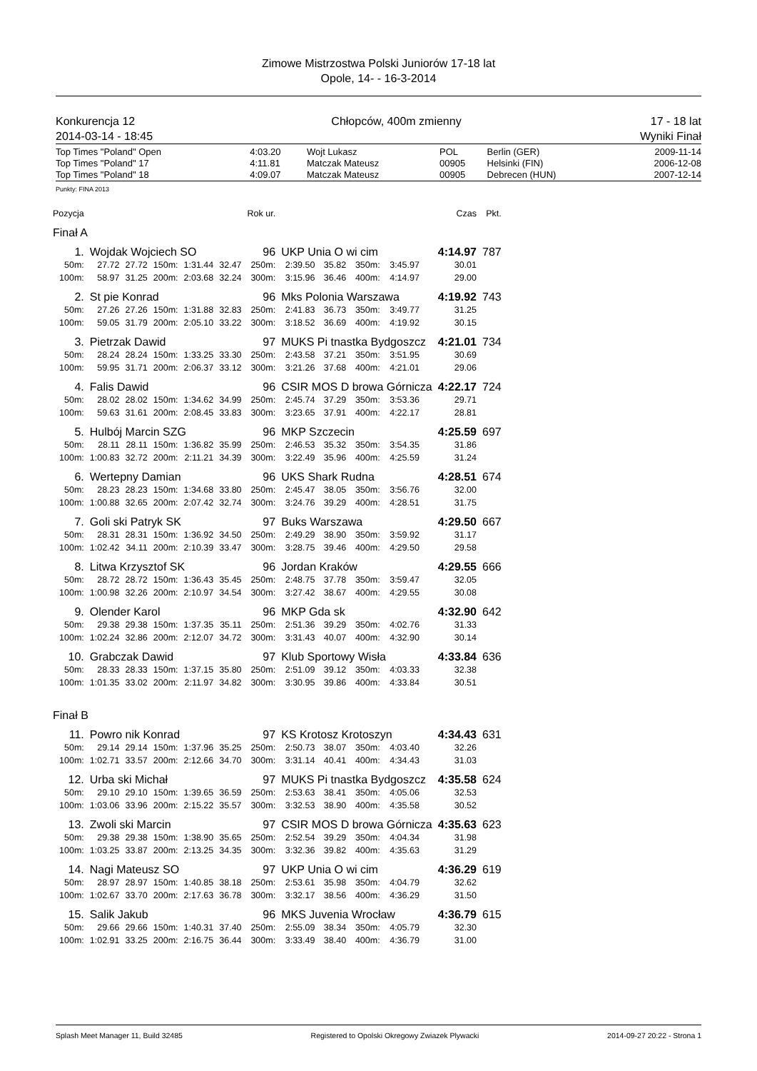Zimowe Mistrzostwa Polski Juniorów 17-18 lat
Opole, 14- - 16-3-2014
Konkurencja 12
2014-03-14 - 18:45
Chłopców, 400m zmienny 17 - 18 lat
Wyniki Finał
| Top Times "Poland" Open | 4:03.20 | Wojt Lukasz | POL | Berlin (GER) | 2009-11-14 |
| Top Times "Poland" 17 | 4:11.81 | Matczak Mateusz | 00905 | Helsinki (FIN) | 2006-12-08 |
| Top Times "Poland" 18 | 4:09.07 | Matczak Mateusz | 00905 | Debrecen (HUN) | 2007-12-14 |
Punkty: FINA 2013
| Pozycja | | | | | | Rok ur. | | | | | | | Czas | Pkt. |
| Finał A | | | | | | | | | | | | | | |
| 1. | Wojdak Wojciech SO | | | | | 96 | UKP Unia O wi cim | | | | | | 4:14.97 | 787 |
| 50m: | 27.72 | 27.72 | 150m: | 1:31.44 | 32.47 | 250m: | 2:39.50 | 35.82 | 350m: | 3:45.97 | | | 30.01 | |
| 100m: | 58.97 | 31.25 | 200m: | 2:03.68 | 32.24 | 300m: | 3:15.96 | 36.46 | 400m: | 4:14.97 | | | 29.00 | |
| 2. | St pie Konrad | | | | | 96 | Mks Polonia Warszawa | | | | | | 4:19.92 | 743 |
| 50m: | 27.26 | 27.26 | 150m: | 1:31.88 | 32.83 | 250m: | 2:41.83 | 36.73 | 350m: | 3:49.77 | | | 31.25 | |
| 100m: | 59.05 | 31.79 | 200m: | 2:05.10 | 33.22 | 300m: | 3:18.52 | 36.69 | 400m: | 4:19.92 | | | 30.15 | |
| 3. | Pietrzak Dawid | | | | | 97 | MUKS Pi tnastka Bydgoszcz | | | | | | 4:21.01 | 734 |
| 50m: | 28.24 | 28.24 | 150m: | 1:33.25 | 33.30 | 250m: | 2:43.58 | 37.21 | 350m: | 3:51.95 | | | 30.69 | |
| 100m: | 59.95 | 31.71 | 200m: | 2:06.37 | 33.12 | 300m: | 3:21.26 | 37.68 | 400m: | 4:21.01 | | | 29.06 | |
| 4. | Falis Dawid | | | | | 96 | CSIR MOS D browa Górnicza | | | | | | 4:22.17 | 724 |
| 50m: | 28.02 | 28.02 | 150m: | 1:34.62 | 34.99 | 250m: | 2:45.74 | 37.29 | 350m: | 3:53.36 | | | 29.71 | |
| 100m: | 59.63 | 31.61 | 200m: | 2:08.45 | 33.83 | 300m: | 3:23.65 | 37.91 | 400m: | 4:22.17 | | | 28.81 | |
| 5. | Hulbój Marcin SZG | | | | | 96 | MKP Szczecin | | | | | | 4:25.59 | 697 |
| 50m: | 28.11 | 28.11 | 150m: | 1:36.82 | 35.99 | 250m: | 2:46.53 | 35.32 | 350m: | 3:54.35 | | | 31.86 | |
| 100m: | 1:00.83 | 32.72 | 200m: | 2:11.21 | 34.39 | 300m: | 3:22.49 | 35.96 | 400m: | 4:25.59 | | | 31.24 | |
| 6. | Wertepny Damian | | | | | 96 | UKS Shark Rudna | | | | | | 4:28.51 | 674 |
| 50m: | 28.23 | 28.23 | 150m: | 1:34.68 | 33.80 | 250m: | 2:45.47 | 38.05 | 350m: | 3:56.76 | | | 32.00 | |
| 100m: | 1:00.88 | 32.65 | 200m: | 2:07.42 | 32.74 | 300m: | 3:24.76 | 39.29 | 400m: | 4:28.51 | | | 31.75 | |
| 7. | Goli ski Patryk SK | | | | | 97 | Buks Warszawa | | | | | | 4:29.50 | 667 |
| 50m: | 28.31 | 28.31 | 150m: | 1:36.92 | 34.50 | 250m: | 2:49.29 | 38.90 | 350m: | 3:59.92 | | | 31.17 | |
| 100m: | 1:02.42 | 34.11 | 200m: | 2:10.39 | 33.47 | 300m: | 3:28.75 | 39.46 | 400m: | 4:29.50 | | | 29.58 | |
| 8. | Litwa Krzysztof SK | | | | | 96 | Jordan Kraków | | | | | | 4:29.55 | 666 |
| 50m: | 28.72 | 28.72 | 150m: | 1:36.43 | 35.45 | 250m: | 2:48.75 | 37.78 | 350m: | 3:59.47 | | | 32.05 | |
| 100m: | 1:00.98 | 32.26 | 200m: | 2:10.97 | 34.54 | 300m: | 3:27.42 | 38.67 | 400m: | 4:29.55 | | | 30.08 | |
| 9. | Olender Karol | | | | | 96 | MKP Gda sk | | | | | | 4:32.90 | 642 |
| 50m: | 29.38 | 29.38 | 150m: | 1:37.35 | 35.11 | 250m: | 2:51.36 | 39.29 | 350m: | 4:02.76 | | | 31.33 | |
| 100m: | 1:02.24 | 32.86 | 200m: | 2:12.07 | 34.72 | 300m: | 3:31.43 | 40.07 | 400m: | 4:32.90 | | | 30.14 | |
| 10. | Grabczak Dawid | | | | | 97 | Klub Sportowy Wisła | | | | | | 4:33.84 | 636 |
| 50m: | 28.33 | 28.33 | 150m: | 1:37.15 | 35.80 | 250m: | 2:51.09 | 39.12 | 350m: | 4:03.33 | | | 32.38 | |
| 100m: | 1:01.35 | 33.02 | 200m: | 2:11.97 | 34.82 | 300m: | 3:30.95 | 39.86 | 400m: | 4:33.84 | | | 30.51 | |
| Finał B | | | | | | | | | | | | | | |
| 11. | Powro nik Konrad | | | | | 97 | KS Krotosz Krotoszyn | | | | | | 4:34.43 | 631 |
| 50m: | 29.14 | 29.14 | 150m: | 1:37.96 | 35.25 | 250m: | 2:50.73 | 38.07 | 350m: | 4:03.40 | | | 32.26 | |
| 100m: | 1:02.71 | 33.57 | 200m: | 2:12.66 | 34.70 | 300m: | 3:31.14 | 40.41 | 400m: | 4:34.43 | | | 31.03 | |
| 12. | Urba ski Michał | | | | | 97 | MUKS Pi tnastka Bydgoszcz | | | | | | 4:35.58 | 624 |
| 50m: | 29.10 | 29.10 | 150m: | 1:39.65 | 36.59 | 250m: | 2:53.63 | 38.41 | 350m: | 4:05.06 | | | 32.53 | |
| 100m: | 1:03.06 | 33.96 | 200m: | 2:15.22 | 35.57 | 300m: | 3:32.53 | 38.90 | 400m: | 4:35.58 | | | 30.52 | |
| 13. | Zwoli ski Marcin | | | | | 97 | CSIR MOS D browa Górnicza | | | | | | 4:35.63 | 623 |
| 50m: | 29.38 | 29.38 | 150m: | 1:38.90 | 35.65 | 250m: | 2:52.54 | 39.29 | 350m: | 4:04.34 | | | 31.98 | |
| 100m: | 1:03.25 | 33.87 | 200m: | 2:13.25 | 34.35 | 300m: | 3:32.36 | 39.82 | 400m: | 4:35.63 | | | 31.29 | |
| 14. | Nagi Mateusz SO | | | | | 97 | UKP Unia O wi cim | | | | | | 4:36.29 | 619 |
| 50m: | 28.97 | 28.97 | 150m: | 1:40.85 | 38.18 | 250m: | 2:53.61 | 35.98 | 350m: | 4:04.79 | | | 32.62 | |
| 100m: | 1:02.67 | 33.70 | 200m: | 2:17.63 | 36.78 | 300m: | 3:32.17 | 38.56 | 400m: | 4:36.29 | | | 31.50 | |
| 15. | Salik Jakub | | | | | 96 | MKS Juvenia Wrocław | | | | | | 4:36.79 | 615 |
| 50m: | 29.66 | 29.66 | 150m: | 1:40.31 | 37.40 | 250m: | 2:55.09 | 38.34 | 350m: | 4:05.79 | | | 32.30 | |
| 100m: | 1:02.91 | 33.25 | 200m: | 2:16.75 | 36.44 | 300m: | 3:33.49 | 38.40 | 400m: | 4:36.79 | | | 31.00 | |
Splash Meet Manager 11, Build 32485 Registered to Opolski Okregowy Zwiazek Plywacki 2014-09-27 20:22 - Strona 1